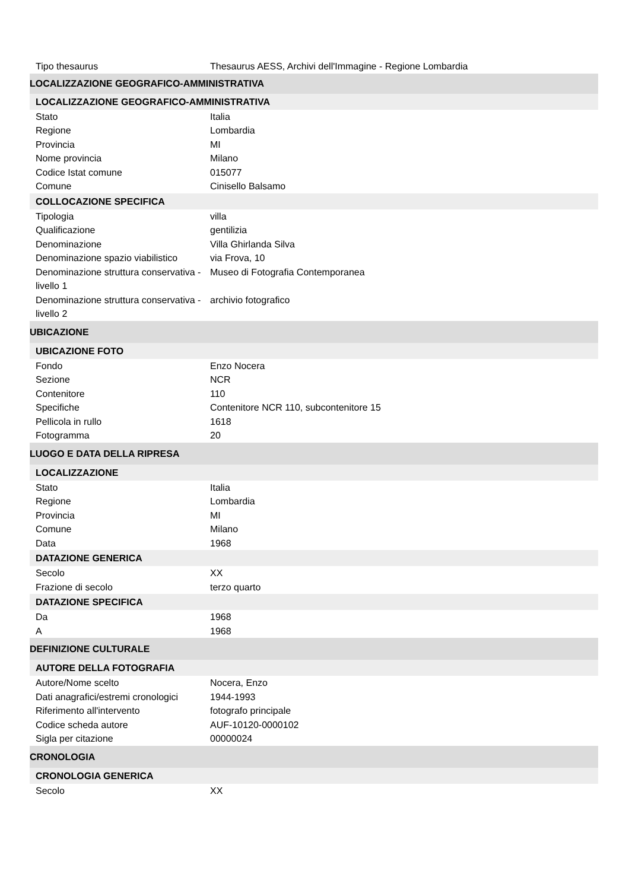| Tipo thesaurus | Thesaurus AESS, Archivi dell'Immagine - Regione Lombardia |
| LOCALIZZAZIONE GEOGRAFICO-AMMINISTRATIVA | |
| LOCALIZZAZIONE GEOGRAFICO-AMMINISTRATIVA | |
| Stato | Italia |
| Regione | Lombardia |
| Provincia | MI |
| Nome provincia | Milano |
| Codice Istat comune | 015077 |
| Comune | Cinisello Balsamo |
| COLLOCAZIONE SPECIFICA | |
| Tipologia | villa |
| Qualificazione | gentilizia |
| Denominazione | Villa Ghirlanda Silva |
| Denominazione spazio viabilistico | via Frova, 10 |
| Denominazione struttura conservativa - livello 1 | Museo di Fotografia Contemporanea |
| Denominazione struttura conservativa - livello 2 | archivio fotografico |
| UBICAZIONE | |
| UBICAZIONE FOTO | |
| Fondo | Enzo Nocera |
| Sezione | NCR |
| Contenitore | 110 |
| Specifiche | Contenitore NCR 110, subcontenitore 15 |
| Pellicola in rullo | 1618 |
| Fotogramma | 20 |
| LUOGO E DATA DELLA RIPRESA | |
| LOCALIZZAZIONE | |
| Stato | Italia |
| Regione | Lombardia |
| Provincia | MI |
| Comune | Milano |
| Data | 1968 |
| DATAZIONE GENERICA | |
| Secolo | XX |
| Frazione di secolo | terzo quarto |
| DATAZIONE SPECIFICA | |
| Da | 1968 |
| A | 1968 |
| DEFINIZIONE CULTURALE | |
| AUTORE DELLA FOTOGRAFIA | |
| Autore/Nome scelto | Nocera, Enzo |
| Dati anagrafici/estremi cronologici | 1944-1993 |
| Riferimento all'intervento | fotografo principale |
| Codice scheda autore | AUF-10120-0000102 |
| Sigla per citazione | 00000024 |
| CRONOLOGIA | |
| CRONOLOGIA GENERICA | |
| Secolo | XX |